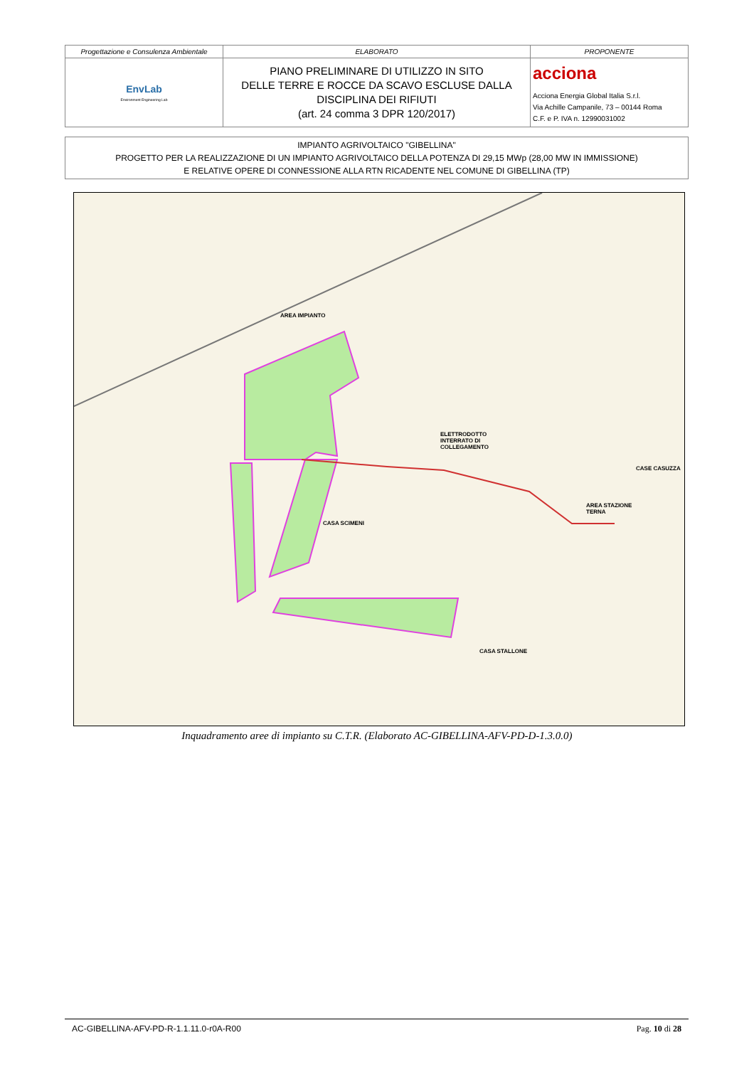| Progettazione e Consulenza Ambientale | ELABORATO | PROPONENTE |
| EnvLab Environment Engineering Lab | PIANO PRELIMINARE DI UTILIZZO IN SITO DELLE TERRE E ROCCE DA SCAVO ESCLUSE DALLA DISCIPLINA DEI RIFIUTI (art. 24 comma 3 DPR 120/2017) | acciona Acciona Energia Global Italia S.r.l. Via Achille Campanile, 73 – 00144 Roma C.F. e P. IVA n. 12990031002 |
IMPIANTO AGRIVOLTAICO "GIBELLINA"
PROGETTO PER LA REALIZZAZIONE DI UN IMPIANTO AGRIVOLTAICO DELLA POTENZA DI 29,15 MWp (28,00 MW IN IMMISSIONE)
E RELATIVE OPERE DI CONNESSIONE ALLA RTN RICADENTE NEL COMUNE DI GIBELLINA (TP)
AREA IMPIANTO
ELETTRODOTTO
INTERRATO DI
COLLEGAMENTO
AREA STAZIONE
TERNA
CASA SCIMENI
CASE CASUZZA
CASA STALLONE
Inquadramento aree di impianto su C.T.R. (Elaborato AC-GIBELLINA-AFV-PD-D-1.3.0.0)
AC-GIBELLINA-AFV-PD-R-1.1.11.0-r0A-R00 Pag. 10 di 28